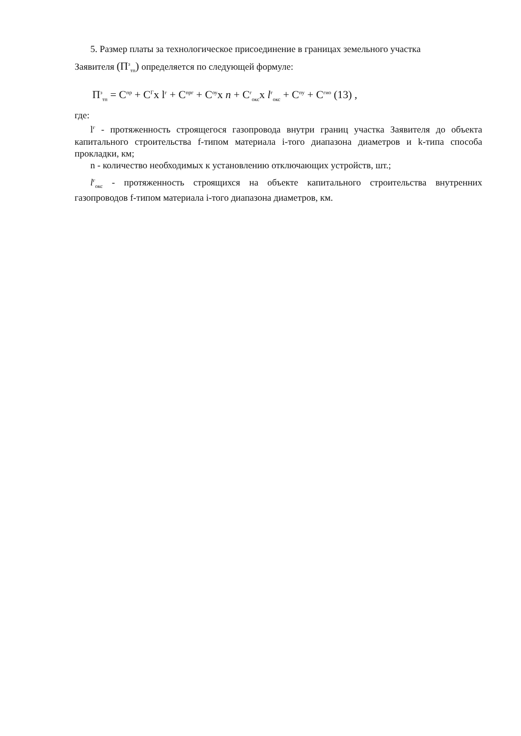5. Размер платы за технологическое присоединение в границах земельного участка
Заявителя (П<sup>з</sup><sub>тп</sub>) определяется по следующей формуле:
П<sup>з</sup><sub>тп</sub> = С<sup>пр</sup> + С<sup>Г</sup>х l<sup>г</sup> + С<sup>прг</sup> + С<sup>оу</sup>х n + С<sup>г</sup><sub>окс</sub>х l<sup>г</sup><sub>окс</sub> + С<sup>пу</sup> + С<sup>гио</sup> (13) ,
где:
l<sup>г</sup> - протяженность строящегося газопровода внутри границ участка Заявителя до объекта капитального строительства f-типом материала i-того диапазона диаметров и k-типа способа прокладки, км;
n - количество необходимых к установлению отключающих устройств, шт.;
l<sup>г</sup><sub>окс</sub> - протяженность строящихся на объекте капитального строительства внутренних газопроводов f-типом материала i-того диапазона диаметров, км.